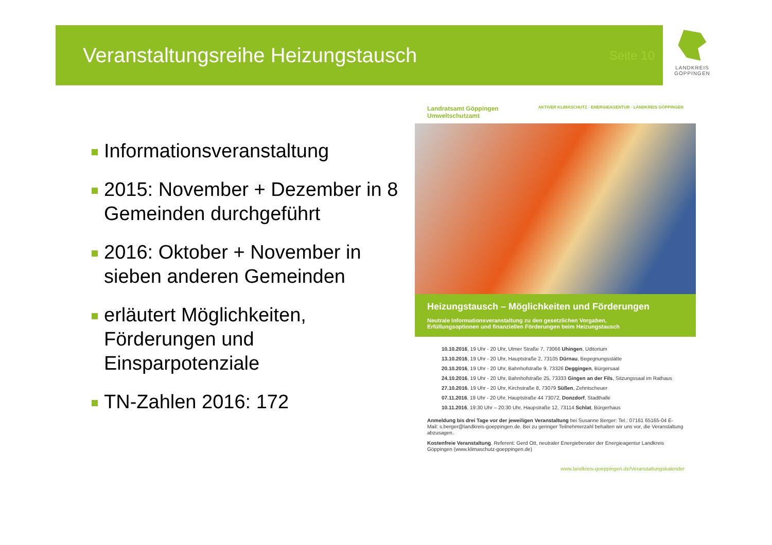Veranstaltungsreihe Heizungstausch
Seite 10
LANDKREIS
GÖPPINGEN
Informationsveranstaltung
2015: November + Dezember in 8 Gemeinden durchgeführt
2016: Oktober + November in sieben anderen Gemeinden
erläutert Möglichkeiten, Förderungen und Einsparpotenziale
TN-Zahlen 2016: 172
Landratsamt Göppingen
Umweltschutzamt
AKTIVER KLIMASCHUTZ · ENERGIEAGENTUR · LANDKREIS GÖPPINGEN
Heizungstausch – Möglichkeiten und Förderungen
Neutrale Informationsveranstaltung zu den gesetzlichen Vorgaben,
Erfüllungsoptionen und finanziellen Förderungen beim Heizungstausch
10.10.2016, 19 Uhr - 20 Uhr, Ulmer Straße 7, 73066 Uhingen, Uditorium
13.10.2016, 19 Uhr - 20 Uhr, Hauptstraße 2, 73105 Dürnau, Begegnungsstätte
20.10.2016, 19 Uhr - 20 Uhr, Bahnhofstraße 9, 73326 Deggingen, Bürgersaal
24.10.2016, 19 Uhr - 20 Uhr, Bahnhofstraße 25, 73333 Gingen an der Fils, Sitzungssaal im Rathaus
27.10.2016, 19 Uhr - 20 Uhr, Kirchstraße 8, 73079 Süßen, Zehntscheuer
07.11.2016, 19 Uhr - 20 Uhr, Hauptstraße 44 73072, Donzdorf, Stadthalle
10.11.2016, 19:30 Uhr – 20:30 Uhr, Haupstraße 12, 73114 Schlat, Bürgerhaus
Anmeldung bis drei Tage vor der jeweiligen Veranstaltung bei Susanne Berger: Tel.: 07161 65165-04 E-Mail: s.berger@landkreis-goeppingen.de. Bei zu geringer Teilnehmerzahl behalten wir uns vor, die Veranstaltung abzusagen.
Kostenfreie Veranstaltung. Referent: Gerd Ott, neutraler Energieberater der Energieagentur Landkreis Göppingen (www.klimaschutz-goeppingen.de)
www.landkreis-goeppingen.de/Veranstaltungskalender